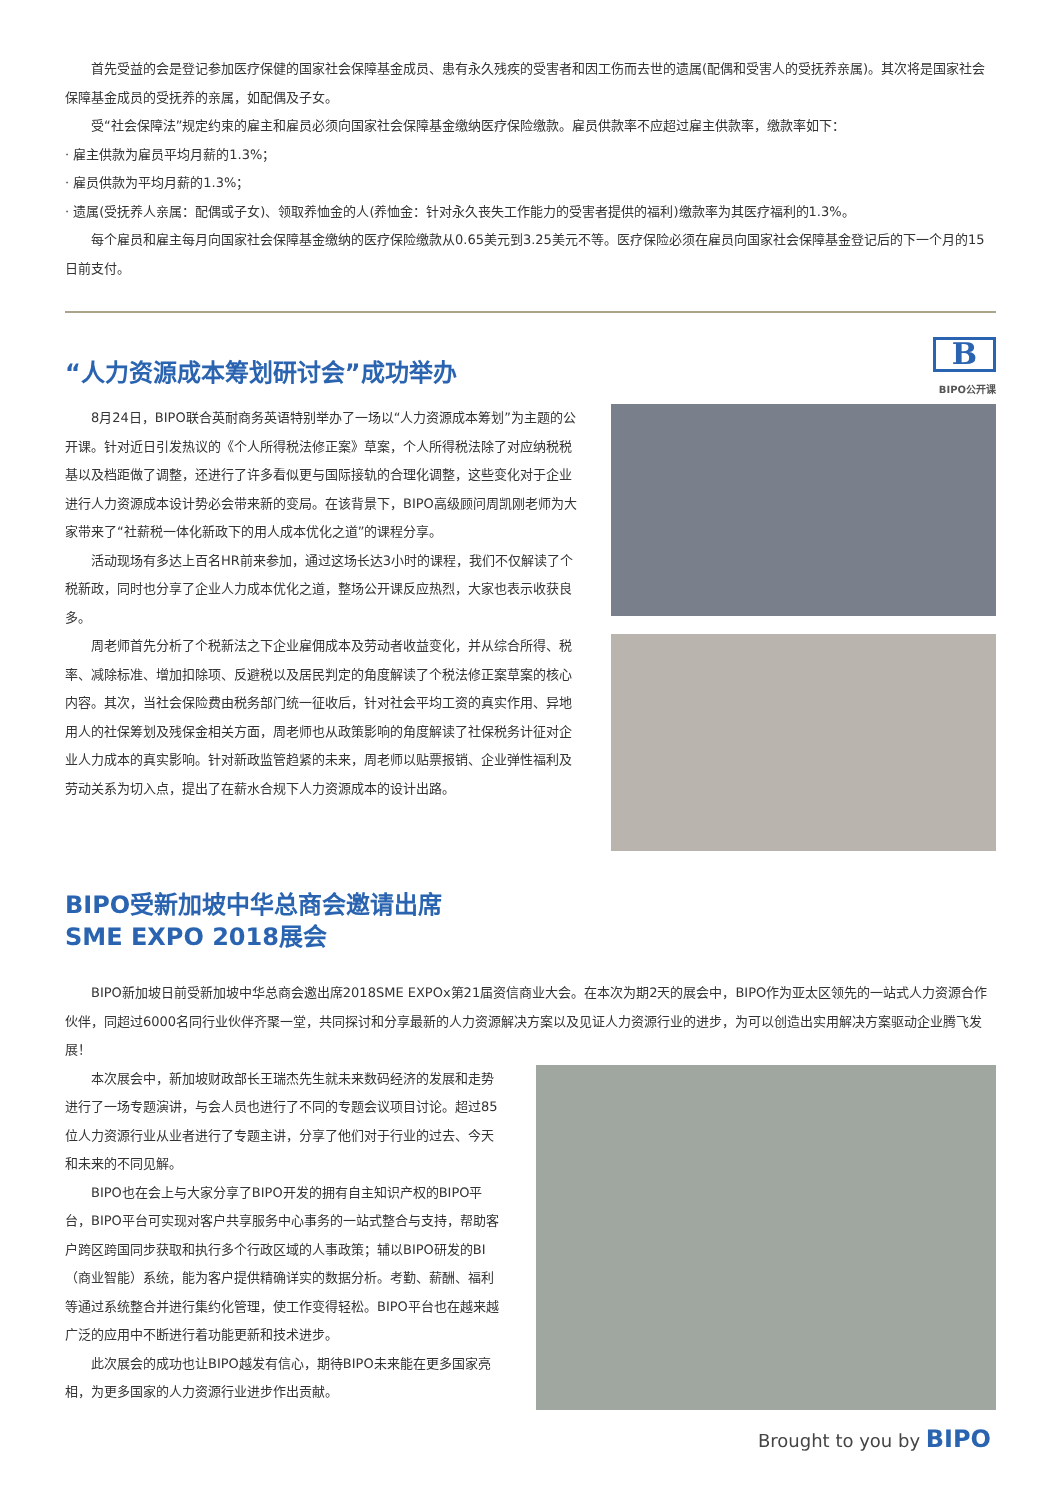首先受益的会是登记参加医疗保健的国家社会保障基金成员、患有永久残疾的受害者和因工伤而去世的遗属(配偶和受害人的受抚养亲属)。其次将是国家社会保障基金成员的受抚养的亲属，如配偶及子女。
受“社会保障法”规定约束的雇主和雇员必须向国家社会保障基金缴纳医疗保险缴款。雇员供款率不应超过雇主供款率，缴款率如下：
· 雇主供款为雇员平均月薪的1.3%；
· 雇员供款为平均月薪的1.3%；
· 遗属(受抚养人亲属：配偶或子女)、领取养恤金的人(养恤金：针对永久丧失工作能力的受害者提供的福利)缴款率为其医疗福利的1.3%。
每个雇员和雇主每月向国家社会保障基金缴纳的医疗保险缴款从0.65美元到3.25美元不等。医疗保险必须在雇员向国家社会保障基金登记后的下一个月的15日前支付。
B
BIPO公开课
“人力资源成本筹划研讨会”成功举办
8月24日，BIPO联合英耐商务英语特别举办了一场以“人力资源成本筹划”为主题的公开课。针对近日引发热议的《个人所得税法修正案》草案，个人所得税法除了对应纳税税基以及档距做了调整，还进行了许多看似更与国际接轨的合理化调整，这些变化对于企业进行人力资源成本设计势必会带来新的变局。在该背景下，BIPO高级顾问周凯刚老师为大家带来了“社薪税一体化新政下的用人成本优化之道”的课程分享。
活动现场有多达上百名HR前来参加，通过这场长达3小时的课程，我们不仅解读了个税新政，同时也分享了企业人力成本优化之道，整场公开课反应热烈，大家也表示收获良多。
周老师首先分析了个税新法之下企业雇佣成本及劳动者收益变化，并从综合所得、税率、减除标准、增加扣除项、反避税以及居民判定的角度解读了个税法修正案草案的核心内容。其次，当社会保险费由税务部门统一征收后，针对社会平均工资的真实作用、异地用人的社保筹划及残保金相关方面，周老师也从政策影响的角度解读了社保税务计征对企业人力成本的真实影响。针对新政监管趋紧的未来，周老师以贴票报销、企业弹性福利及劳动关系为切入点，提出了在薪水合规下人力资源成本的设计出路。
BIPO受新加坡中华总商会邀请出席
SME EXPO 2018展会
BIPO新加坡日前受新加坡中华总商会邀出席2018SME EXPOx第21届资信商业大会。在本次为期2天的展会中，BIPO作为亚太区领先的一站式人力资源合作伙伴，同超过6000名同行业伙伴齐聚一堂，共同探讨和分享最新的人力资源解决方案以及见证人力资源行业的进步，为可以创造出实用解决方案驱动企业腾飞发展！
本次展会中，新加坡财政部长王瑞杰先生就未来数码经济的发展和走势进行了一场专题演讲，与会人员也进行了不同的专题会议项目讨论。超过85位人力资源行业从业者进行了专题主讲，分享了他们对于行业的过去、今天和未来的不同见解。
BIPO也在会上与大家分享了BIPO开发的拥有自主知识产权的BIPO平台，BIPO平台可实现对客户共享服务中心事务的一站式整合与支持，帮助客户跨区跨国同步获取和执行多个行政区域的人事政策；辅以BIPO研发的BI（商业智能）系统，能为客户提供精确详实的数据分析。考勤、薪酬、福利等通过系统整合并进行集约化管理，使工作变得轻松。BIPO平台也在越来越广泛的应用中不断进行着功能更新和技术进步。
此次展会的成功也让BIPO越发有信心，期待BIPO未来能在更多国家亮相，为更多国家的人力资源行业进步作出贡献。
Brought to you by BIPO